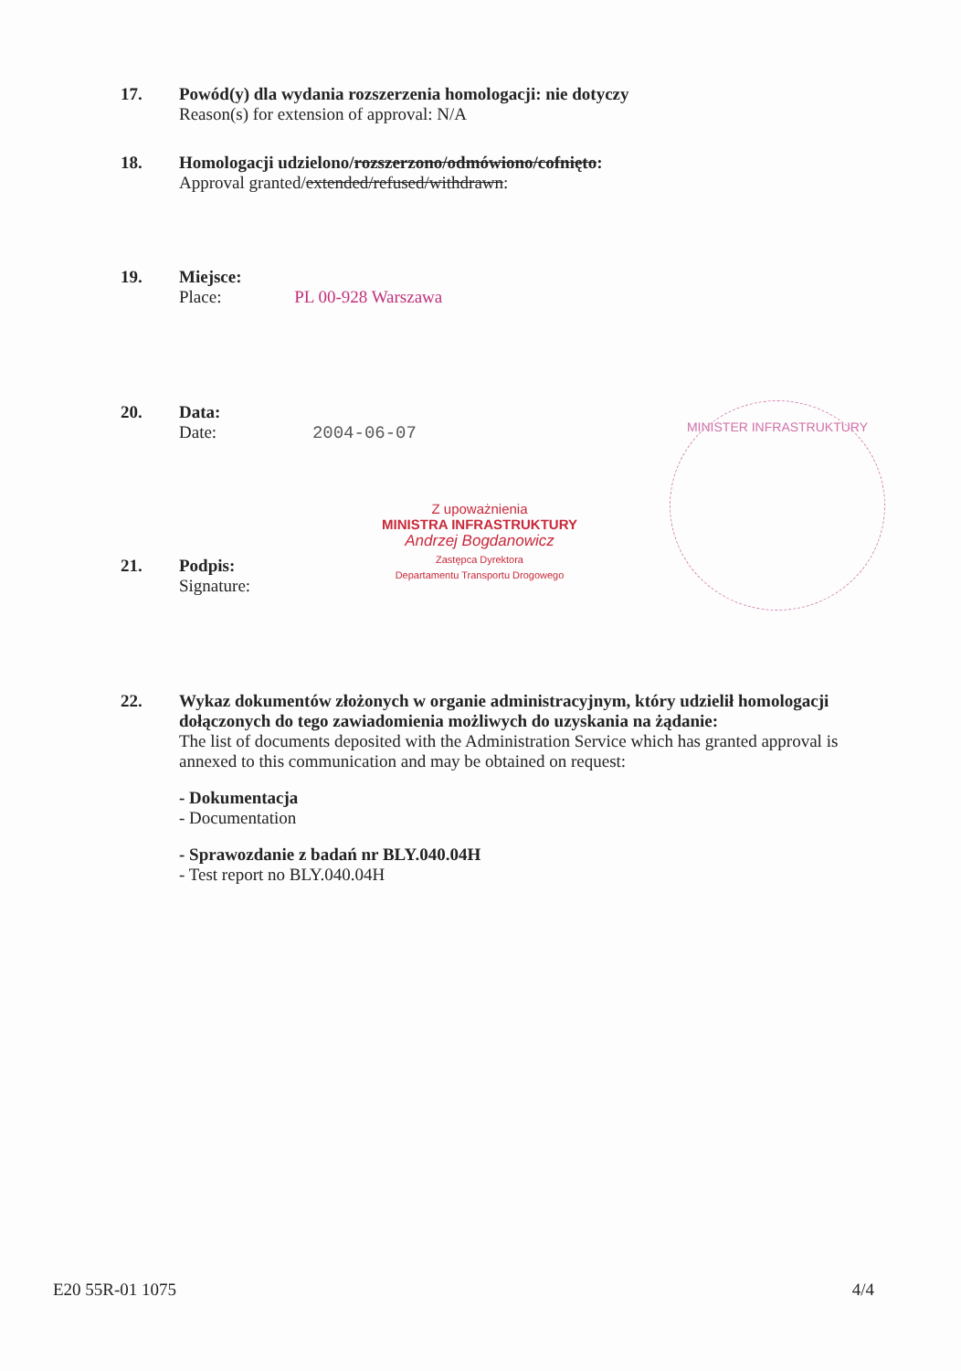17. Powód(y) dla wydania rozszerzenia homologacji: nie dotyczy
Reason(s) for extension of approval: N/A
18. Homologacji udzielono/rozszerzono/odmówiono/cofnięto:
Approval granted/extended/refused/withdrawn:
19. Miejsce:
Place: PL 00-928 Warszawa
20. Data:
Date: 2004-06-07
MINISTER INFRASTRUKTURY
Z upoważnienia
MINISTRA INFRASTRUKTURY
Andrzej Bogdanowicz
Zastępca Dyrektora
Departamentu Transportu Drogowego
21. Podpis:
Signature:
22. Wykaz dokumentów złożonych w organie administracyjnym, który udzielił homologacji dołączonych do tego zawiadomienia możliwych do uzyskania na żądanie:
The list of documents deposited with the Administration Service which has granted approval is annexed to this communication and may be obtained on request:
- Dokumentacja
- Documentation
- Sprawozdanie z badań nr BLY.040.04H
- Test report no BLY.040.04H
E20 55R-01 1075 4/4